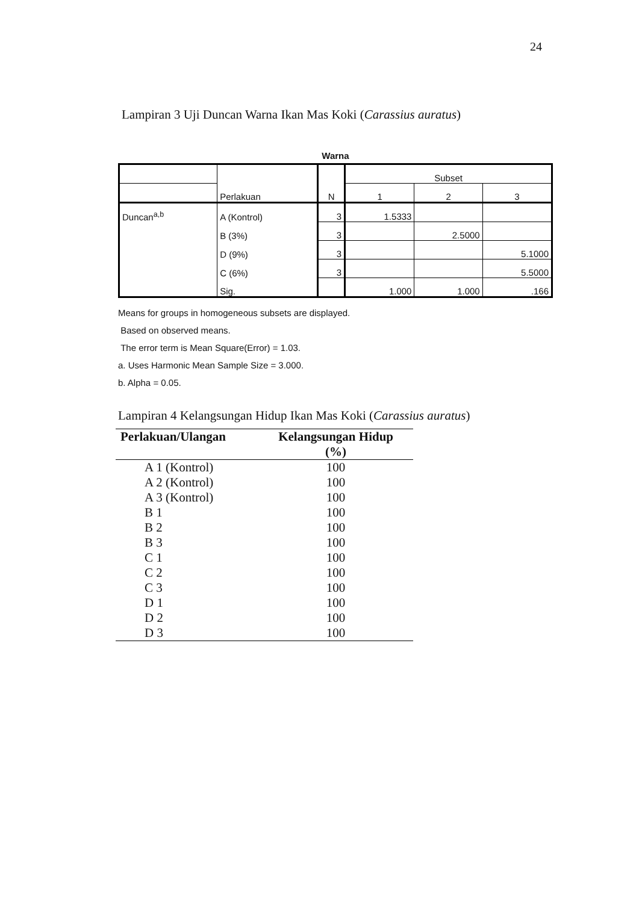24
Lampiran 3 Uji Duncan Warna Ikan Mas Koki (Carassius auratus)
Warna
| | Perlakuan | N | Subset | | |
| | | | 1 | 2 | 3 |
| Duncan<sup>a,b</sup> | A (Kontrol) | 3 | 1.5333 | | |
| | B (3%) | 3 | | 2.5000 | |
| | D (9%) | 3 | | | 5.1000 |
| | C (6%) | 3 | | | 5.5000 |
| | Sig. | | 1.000 | 1.000 | .166 |
Means for groups in homogeneous subsets are displayed.
Based on observed means.
The error term is Mean Square(Error) = 1.03.
a. Uses Harmonic Mean Sample Size = 3.000.
b. Alpha = 0.05.
Lampiran 4 Kelangsungan Hidup Ikan Mas Koki (Carassius auratus)
| Perlakuan/Ulangan | Kelangsungan Hidup (%) |
| --- | --- |
| A 1 (Kontrol) | 100 |
| A 2 (Kontrol) | 100 |
| A 3 (Kontrol) | 100 |
| B 1 | 100 |
| B 2 | 100 |
| B 3 | 100 |
| C 1 | 100 |
| C 2 | 100 |
| C 3 | 100 |
| D 1 | 100 |
| D 2 | 100 |
| D 3 | 100 |